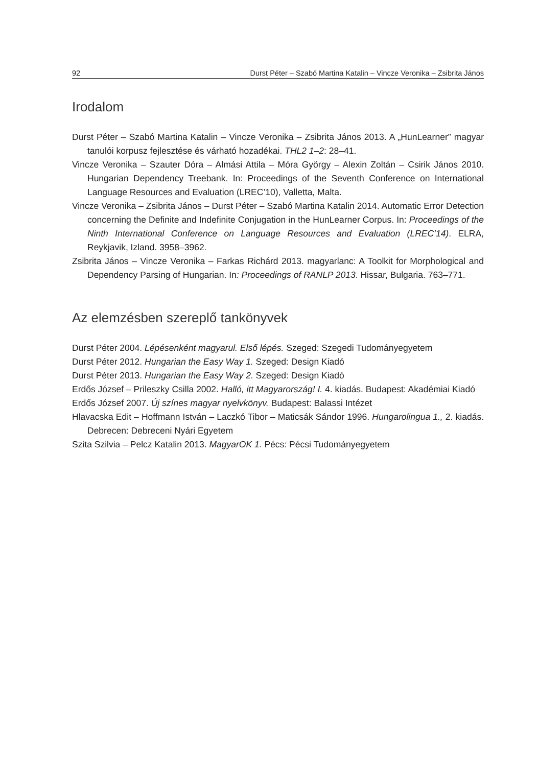92 Durst Péter – Szabó Martina Katalin – Vincze Veronika – Zsibrita János
Irodalom
Durst Péter – Szabó Martina Katalin – Vincze Veronika – Zsibrita János 2013. A „HunLearner” magyar tanulói korpusz fejlesztése és várható hozadékai. THL2 1–2: 28–41.
Vincze Veronika – Szauter Dóra – Almási Attila – Móra György – Alexin Zoltán – Csirik János 2010. Hungarian Dependency Treebank. In: Proceedings of the Seventh Conference on International Language Resources and Evaluation (LREC’10), Valletta, Malta.
Vincze Veronika – Zsibrita János – Durst Péter – Szabó Martina Katalin 2014. Automatic Error Detection concerning the Definite and Indefinite Conjugation in the HunLearner Corpus. In: Proceedings of the Ninth International Conference on Language Resources and Evaluation (LREC’14). ELRA, Reykjavik, Izland. 3958–3962.
Zsibrita János – Vincze Veronika – Farkas Richárd 2013. magyarlanc: A Toolkit for Morphological and Dependency Parsing of Hungarian. In: Proceedings of RANLP 2013. Hissar, Bulgaria. 763–771.
Az elemzésben szereplő tankönyvek
Durst Péter 2004. Lépésenként magyarul. Első lépés. Szeged: Szegedi Tudományegyetem
Durst Péter 2012. Hungarian the Easy Way 1. Szeged: Design Kiadó
Durst Péter 2013. Hungarian the Easy Way 2. Szeged: Design Kiadó
Erdős József – Prileszky Csilla 2002. Halló, itt Magyarország! I. 4. kiadás. Budapest: Akadémiai Kiadó
Erdős József 2007. Új színes magyar nyelvkönyv. Budapest: Balassi Intézet
Hlavacska Edit – Hoffmann István – Laczkó Tibor – Maticsák Sándor 1996. Hungarolingua 1., 2. kiadás. Debrecen: Debreceni Nyári Egyetem
Szita Szilvia – Pelcz Katalin 2013. MagyarOK 1. Pécs: Pécsi Tudományegyetem